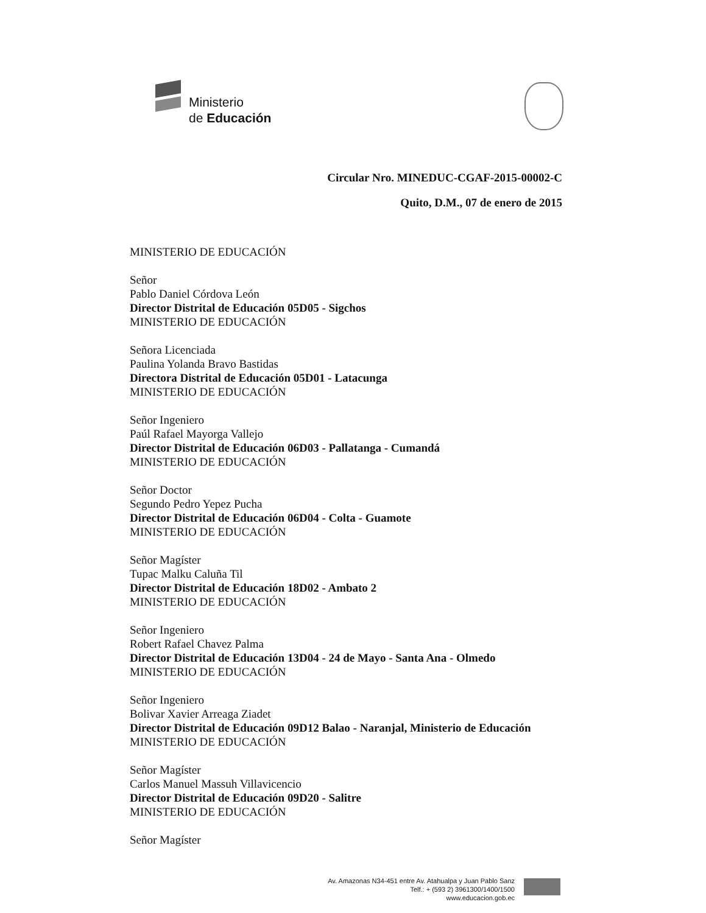Ministerio
de Educación
Circular Nro. MINEDUC-CGAF-2015-00002-C
Quito, D.M., 07 de enero de 2015
MINISTERIO DE EDUCACIÓN
Señor
Pablo Daniel Córdova León
Director Distrital de Educación 05D05 - Sigchos
MINISTERIO DE EDUCACIÓN
Señora Licenciada
Paulina Yolanda Bravo Bastidas
Directora Distrital de Educación 05D01 - Latacunga
MINISTERIO DE EDUCACIÓN
Señor Ingeniero
Paúl Rafael Mayorga Vallejo
Director Distrital de Educación 06D03 - Pallatanga - Cumandá
MINISTERIO DE EDUCACIÓN
Señor Doctor
Segundo Pedro Yepez Pucha
Director Distrital de Educación 06D04 - Colta - Guamote
MINISTERIO DE EDUCACIÓN
Señor Magíster
Tupac Malku Caluña Til
Director Distrital de Educación 18D02 - Ambato 2
MINISTERIO DE EDUCACIÓN
Señor Ingeniero
Robert Rafael Chavez Palma
Director Distrital de Educación 13D04 - 24 de Mayo - Santa Ana - Olmedo
MINISTERIO DE EDUCACIÓN
Señor Ingeniero
Bolivar Xavier Arreaga Ziadet
Director Distrital de Educación 09D12 Balao - Naranjal, Ministerio de Educación
MINISTERIO DE EDUCACIÓN
Señor Magíster
Carlos Manuel Massuh Villavicencio
Director Distrital de Educación 09D20 - Salitre
MINISTERIO DE EDUCACIÓN
Señor Magíster
Av. Amazonas N34-451 entre Av. Atahualpa y Juan Pablo Sanz
Telf.: + (593 2) 3961300/1400/1500
www.educacion.gob.ec